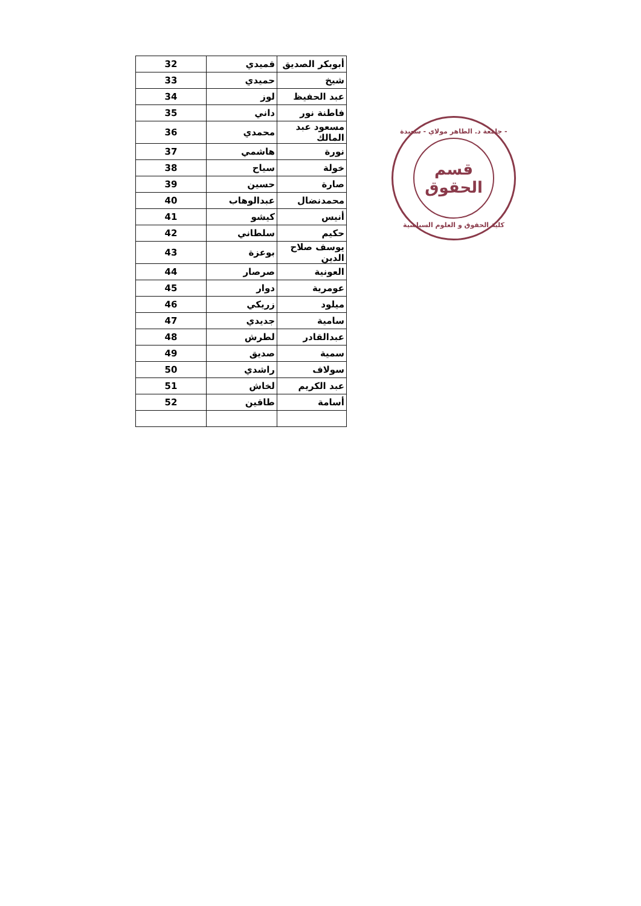| أبوبكر الصديق | قميدي | 32 |
| شيخ | حميدي | 33 |
| عبد الحفيظ | لوز | 34 |
| فاطنة نور | داني | 35 |
| مسعود عبد المالك | محمدي | 36 |
| نورة | هاشمي | 37 |
| خولة | سياح | 38 |
| صارة | حسين | 39 |
| محمدنضال | عبدالوهاب | 40 |
| أنيس | كيشو | 41 |
| حكيم | سلطاني | 42 |
| يوسف صلاح الدين | بوعزة | 43 |
| العونية | صرصار | 44 |
| عومرية | دوار | 45 |
| ميلود | زريكي | 46 |
| سامية | جديدي | 47 |
| عبدالقادر | لطرش | 48 |
| سمية | صديق | 49 |
| سولاف | راشدي | 50 |
| عبد الكريم | لخاش | 51 |
| أسامة | طاقين | 52 |
جامعة د. الطاهر مولاي - سعيدة -
قسم
الحقوق
كلية الحقوق و العلوم السياسية